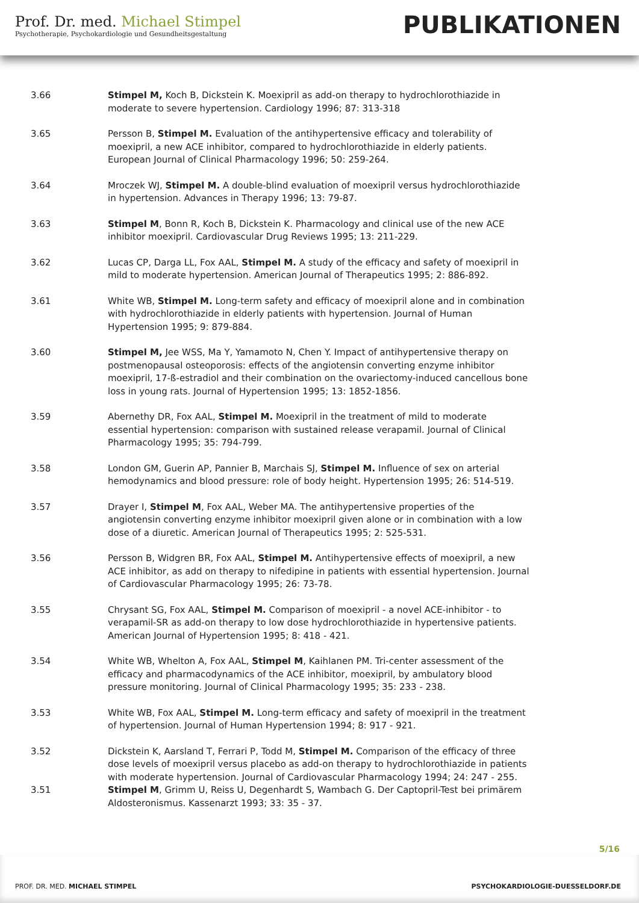Prof. Dr. med. Michael Stimpel
Psychotherapie, Psychokardiologie und Gesundheitsgestaltung
PUBLIKATIONEN
3.66 Stimpel M, Koch B, Dickstein K. Moexipril as add-on therapy to hydrochlorothiazide in moderate to severe hypertension. Cardiology 1996; 87: 313-318
3.65 Persson B, Stimpel M. Evaluation of the antihypertensive efficacy and tolerability of moexipril, a new ACE inhibitor, compared to hydrochlorothiazide in elderly patients. European Journal of Clinical Pharmacology 1996; 50: 259-264.
3.64 Mroczek WJ, Stimpel M. A double-blind evaluation of moexipril versus hydrochlorothiazide in hypertension. Advances in Therapy 1996; 13: 79-87.
3.63 Stimpel M, Bonn R, Koch B, Dickstein K. Pharmacology and clinical use of the new ACE inhibitor moexipril. Cardiovascular Drug Reviews 1995; 13: 211-229.
3.62 Lucas CP, Darga LL, Fox AAL, Stimpel M. A study of the efficacy and safety of moexipril in mild to moderate hypertension. American Journal of Therapeutics 1995; 2: 886-892.
3.61 White WB, Stimpel M. Long-term safety and efficacy of moexipril alone and in combination with hydrochlorothiazide in elderly patients with hypertension. Journal of Human Hypertension 1995; 9: 879-884.
3.60 Stimpel M, Jee WSS, Ma Y, Yamamoto N, Chen Y. Impact of antihypertensive therapy on postmenopausal osteoporosis: effects of the angiotensin converting enzyme inhibitor moexipril, 17-ß-estradiol and their combination on the ovariectomy-induced cancellous bone loss in young rats. Journal of Hypertension 1995; 13: 1852-1856.
3.59 Abernethy DR, Fox AAL, Stimpel M. Moexipril in the treatment of mild to moderate essential hypertension: comparison with sustained release verapamil. Journal of Clinical Pharmacology 1995; 35: 794-799.
3.58 London GM, Guerin AP, Pannier B, Marchais SJ, Stimpel M. Influence of sex on arterial hemodynamics and blood pressure: role of body height. Hypertension 1995; 26: 514-519.
3.57 Drayer I, Stimpel M, Fox AAL, Weber MA. The antihypertensive properties of the angiotensin converting enzyme inhibitor moexipril given alone or in combination with a low dose of a diuretic. American Journal of Therapeutics 1995; 2: 525-531.
3.56 Persson B, Widgren BR, Fox AAL, Stimpel M. Antihypertensive effects of moexipril, a new ACE inhibitor, as add on therapy to nifedipine in patients with essential hypertension. Journal of Cardiovascular Pharmacology 1995; 26: 73-78.
3.55 Chrysant SG, Fox AAL, Stimpel M. Comparison of moexipril - a novel ACE-inhibitor - to verapamil-SR as add-on therapy to low dose hydrochlorothiazide in hypertensive patients. American Journal of Hypertension 1995; 8: 418 - 421.
3.54 White WB, Whelton A, Fox AAL, Stimpel M, Kaihlanen PM. Tri-center assessment of the efficacy and pharmacodynamics of the ACE inhibitor, moexipril, by ambulatory blood pressure monitoring. Journal of Clinical Pharmacology 1995; 35: 233 - 238.
3.53 White WB, Fox AAL, Stimpel M. Long-term efficacy and safety of moexipril in the treatment of hypertension. Journal of Human Hypertension 1994; 8: 917 - 921.
3.52 Dickstein K, Aarsland T, Ferrari P, Todd M, Stimpel M. Comparison of the efficacy of three dose levels of moexipril versus placebo as add-on therapy to hydrochlorothiazide in patients with moderate hypertension. Journal of Cardiovascular Pharmacology 1994; 24: 247 - 255.
3.51 Stimpel M, Grimm U, Reiss U, Degenhardt S, Wambach G. Der Captopril-Test bei primärem Aldosteronismus. Kassenarzt 1993; 33: 35 - 37.
5/16
PROF. DR. MED. MICHAEL STIMPEL PSYCHOKARDIOLOGIE-DUESSELDORF.DE